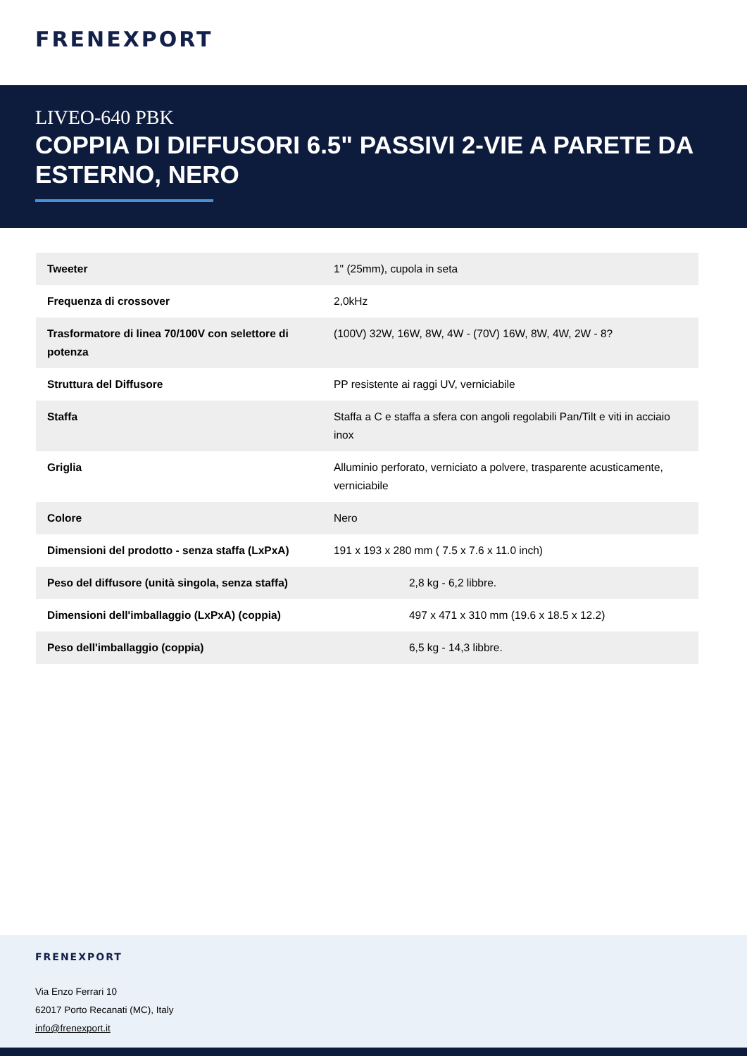FRENEXPORT
LIVEO-640 PBK
COPPIA DI DIFFUSORI 6.5" PASSIVI 2-VIE A PARETE DA ESTERNO, NERO
| Tweeter | 1" (25mm), cupola in seta |
| Frequenza di crossover | 2,0kHz |
| Trasformatore di linea 70/100V con selettore di potenza | (100V) 32W, 16W, 8W, 4W - (70V) 16W, 8W, 4W, 2W - 8? |
| Struttura del Diffusore | PP resistente ai raggi UV, verniciabile |
| Staffa | Staffa a C e staffa a sfera con angoli regolabili Pan/Tilt e viti in acciaio inox |
| Griglia | Alluminio perforato, verniciato a polvere, trasparente acusticamente, verniciabile |
| Colore | Nero |
| Dimensioni del prodotto - senza staffa (LxPxA) | 191 x 193 x 280 mm ( 7.5 x 7.6 x 11.0 inch) |
| Peso del diffusore (unità singola, senza staffa) | 2,8 kg - 6,2 libbre. |
| Dimensioni dell'imballaggio (LxPxA) (coppia) | 497 x 471 x 310 mm (19.6 x 18.5 x 12.2) |
| Peso dell'imballaggio (coppia) | 6,5 kg - 14,3 libbre. |
FRENEXPORT
Via Enzo Ferrari 10
62017 Porto Recanati (MC), Italy
info@frenexport.it